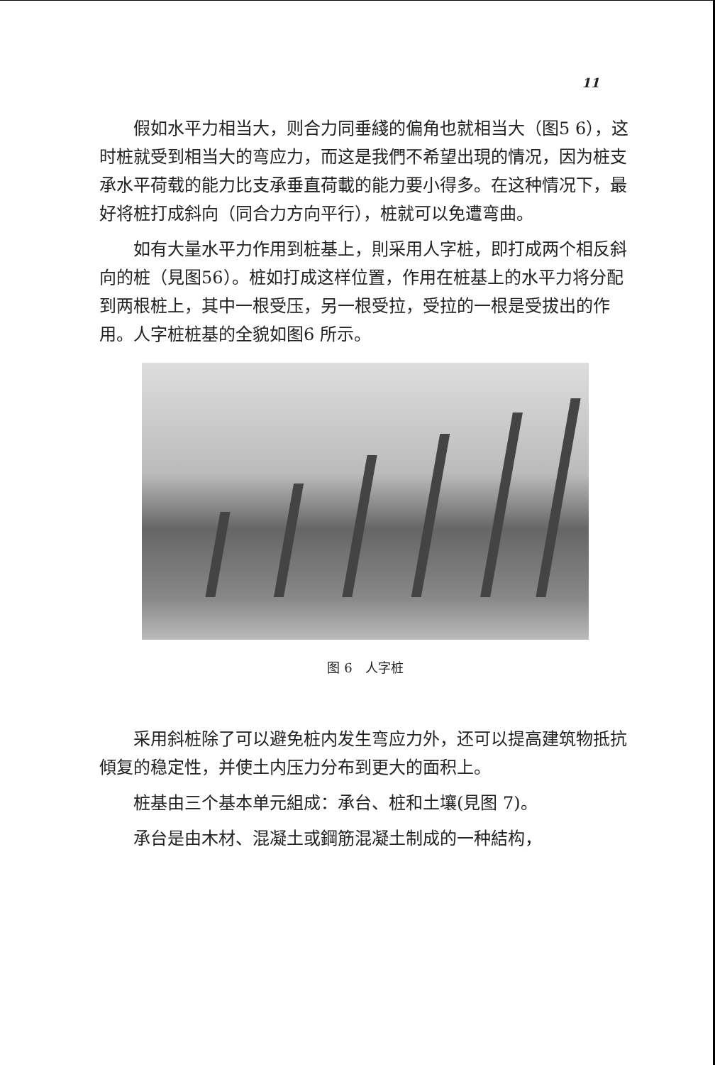11
假如水平力相当大，则合力同垂綫的偏角也就相当大（图5 6），这时桩就受到相当大的弯应力，而这是我們不希望出現的情况，因为桩支承水平荷载的能力比支承垂直荷載的能力要小得多。在这种情况下，最好将桩打成斜向（同合力方向平行），桩就可以免遭弯曲。
如有大量水平力作用到桩基上，則采用人字桩，即打成两个相反斜向的桩（見图56）。桩如打成这样位置，作用在桩基上的水平力将分配到两根桩上，其中一根受压，另一根受拉，受拉的一根是受拔出的作用。人字桩桩基的全貌如图6 所示。
图 6　人字桩
采用斜桩除了可以避免桩内发生弯应力外，还可以提高建筑物抵抗傾复的稳定性，并使土内压力分布到更大的面积上。
桩基由三个基本单元組成：承台、桩和土壤(見图 7)。
承台是由木材、混凝土或鋼筋混凝土制成的一种結构，